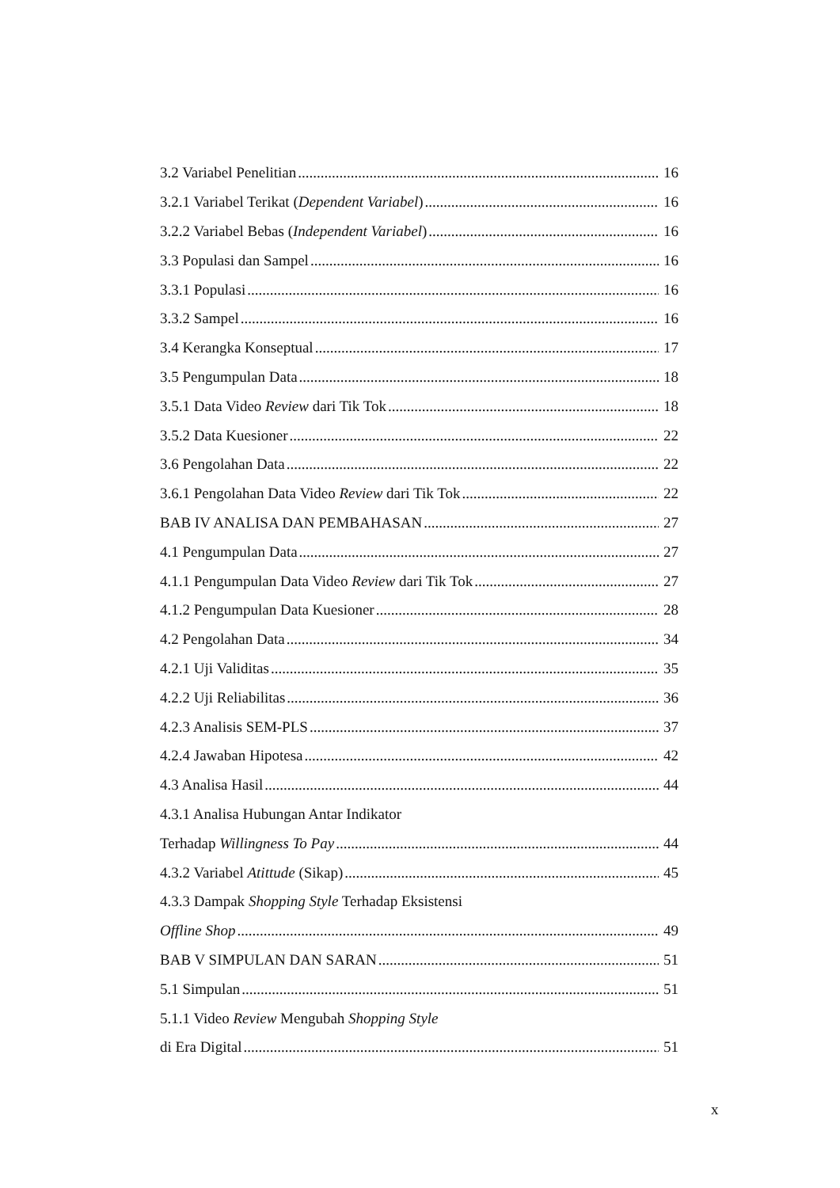3.2 Variabel Penelitian 16
3.2.1 Variabel Terikat (Dependent Variabel) 16
3.2.2 Variabel Bebas (Independent Variabel) 16
3.3 Populasi dan Sampel 16
3.3.1 Populasi 16
3.3.2 Sampel 16
3.4 Kerangka Konseptual 17
3.5 Pengumpulan Data 18
3.5.1 Data Video Review dari Tik Tok 18
3.5.2 Data Kuesioner 22
3.6 Pengolahan Data 22
3.6.1 Pengolahan Data Video Review dari Tik Tok 22
BAB IV ANALISA DAN PEMBAHASAN 27
4.1 Pengumpulan Data 27
4.1.1 Pengumpulan Data Video Review dari Tik Tok 27
4.1.2 Pengumpulan Data Kuesioner 28
4.2 Pengolahan Data 34
4.2.1 Uji Validitas 35
4.2.2 Uji Reliabilitas 36
4.2.3 Analisis SEM-PLS 37
4.2.4 Jawaban Hipotesa 42
4.3 Analisa Hasil 44
4.3.1 Analisa Hubungan Antar Indikator
Terhadap Willingness To Pay 44
4.3.2 Variabel Atittude (Sikap) 45
4.3.3 Dampak Shopping Style Terhadap Eksistensi
Offline Shop 49
BAB V SIMPULAN DAN SARAN 51
5.1 Simpulan 51
5.1.1 Video Review Mengubah Shopping Style
di Era Digital 51
x